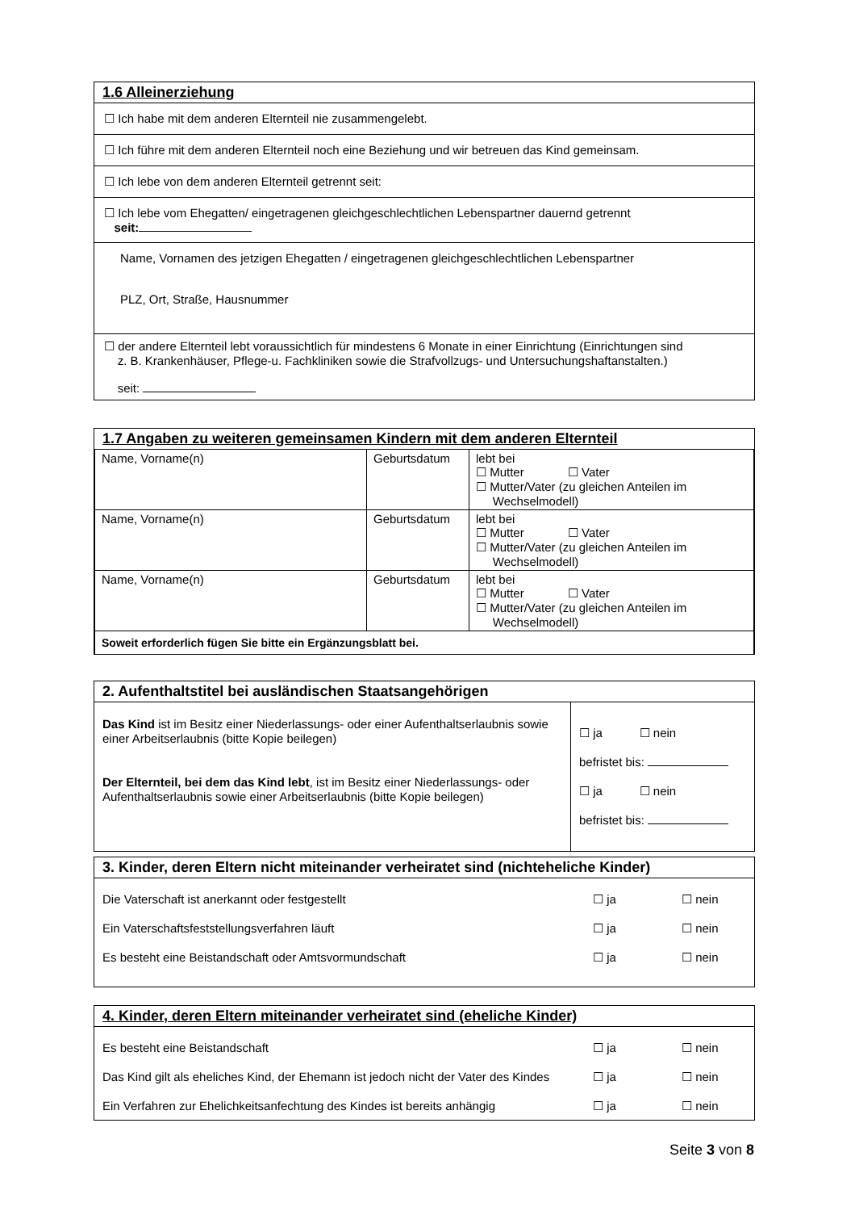1.6 Alleinerziehung
☐ Ich habe mit dem anderen Elternteil nie zusammengelebt.
☐ Ich führe mit dem anderen Elternteil noch eine Beziehung und wir betreuen das Kind gemeinsam.
☐ Ich lebe von dem anderen Elternteil getrennt seit:
☐ Ich lebe vom Ehegatten/ eingetragenen gleichgeschlechtlichen Lebenspartner dauernd getrennt
seit:
Name, Vornamen des jetzigen Ehegatten / eingetragenen gleichgeschlechtlichen Lebenspartner
PLZ, Ort, Straße, Hausnummer
☐ der andere Elternteil lebt voraussichtlich für mindestens 6 Monate in einer Einrichtung (Einrichtungen sind
z. B. Krankenhäuser, Pflege-u. Fachkliniken sowie die Strafvollzugs- und Untersuchungshaftanstalten.)
seit:
1.7 Angaben zu weiteren gemeinsamen Kindern mit dem anderen Elternteil
| Name, Vorname(n) | Geburtsdatum | lebt bei ☐ Mutter ☐ Vater ☐ Mutter/Vater (zu gleichen Anteilen im Wechselmodell) |
| Name, Vorname(n) | Geburtsdatum | lebt bei ☐ Mutter ☐ Vater ☐ Mutter/Vater (zu gleichen Anteilen im Wechselmodell) |
| Name, Vorname(n) | Geburtsdatum | lebt bei ☐ Mutter ☐ Vater ☐ Mutter/Vater (zu gleichen Anteilen im Wechselmodell) |
| Soweit erforderlich fügen Sie bitte ein Ergänzungsblatt bei. | | |
2. Aufenthaltstitel bei ausländischen Staatsangehörigen
| Das Kind ist im Besitz einer Niederlassungs- oder einer Aufenthaltserlaubnis sowie einer Arbeitserlaubnis (bitte Kopie beilegen) Der Elternteil, bei dem das Kind lebt , ist im Besitz einer Niederlassungs- oder Aufenthaltserlaubnis sowie einer Arbeitserlaubnis (bitte Kopie beilegen) | ☐ ja ☐ nein befristet bis: ☐ ja ☐ nein befristet bis: |
3. Kinder, deren Eltern nicht miteinander verheiratet sind (nichteheliche Kinder)
| Die Vaterschaft ist anerkannt oder festgestellt | ☐ ja | ☐ nein |
| Ein Vaterschaftsfeststellungsverfahren läuft | ☐ ja | ☐ nein |
| Es besteht eine Beistandschaft oder Amtsvormundschaft | ☐ ja | ☐ nein |
4. Kinder, deren Eltern miteinander verheiratet sind (eheliche Kinder)
| Es besteht eine Beistandschaft | ☐ ja | ☐ nein |
| Das Kind gilt als eheliches Kind, der Ehemann ist jedoch nicht der Vater des Kindes | ☐ ja | ☐ nein |
| Ein Verfahren zur Ehelichkeitsanfechtung des Kindes ist bereits anhängig | ☐ ja | ☐ nein |
Seite 3 von 8